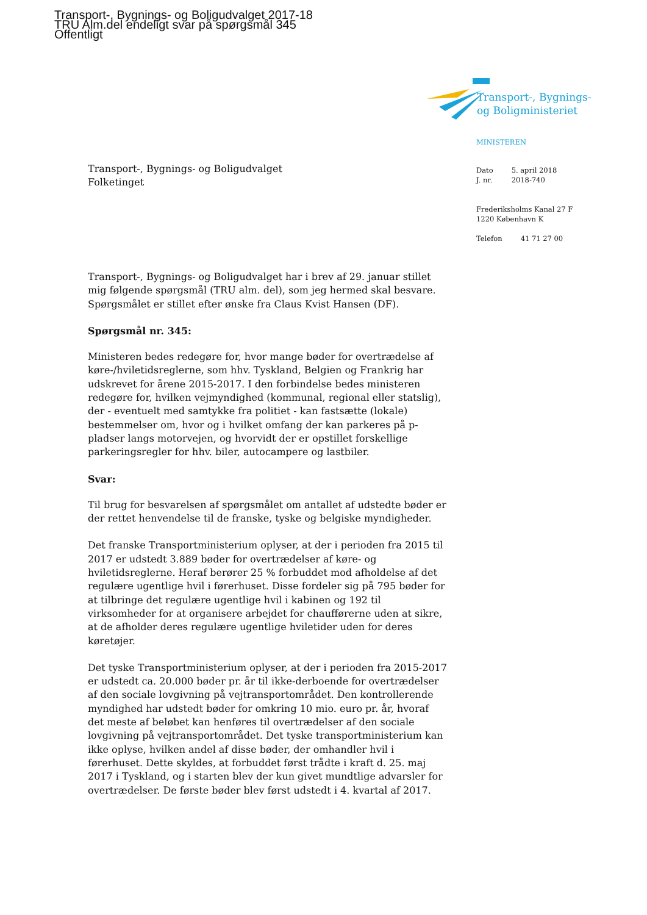Transport-, Bygnings- og Boligudvalget 2017-18
TRU Alm.del endeligt svar på spørgsmål 345
Offentligt
Transport-, Bygnings-
og Boligministeriet
MINISTEREN
| Dato | 5. april 2018 |
| J. nr. | 2018-740 |
Frederiksholms Kanal 27 F
1220 København K
| Telefon | 41 71 27 00 |
Transport-, Bygnings- og Boligudvalget
Folketinget
Transport-, Bygnings- og Boligudvalget har i brev af 29. januar stillet mig følgende spørgsmål (TRU alm. del), som jeg hermed skal besvare. Spørgsmålet er stillet efter ønske fra Claus Kvist Hansen (DF).
Spørgsmål nr. 345:
Ministeren bedes redegøre for, hvor mange bøder for overtrædelse af køre-/hviletidsreglerne, som hhv. Tyskland, Belgien og Frankrig har udskrevet for årene 2015-2017. I den forbindelse bedes ministeren redegøre for, hvilken vejmyndighed (kommunal, regional eller statslig), der - eventuelt med samtykke fra politiet - kan fastsætte (lokale) bestemmelser om, hvor og i hvilket omfang der kan parkeres på p-pladser langs motorvejen, og hvorvidt der er opstillet forskellige parkeringsregler for hhv. biler, autocampere og lastbiler.
Svar:
Til brug for besvarelsen af spørgsmålet om antallet af udstedte bøder er der rettet henvendelse til de franske, tyske og belgiske myndigheder.
Det franske Transportministerium oplyser, at der i perioden fra 2015 til 2017 er udstedt 3.889 bøder for overtrædelser af køre- og hviletidsreglerne. Heraf berører 25 % forbuddet mod afholdelse af det regulære ugentlige hvil i førerhuset. Disse fordeler sig på 795 bøder for at tilbringe det regulære ugentlige hvil i kabinen og 192 til virksomheder for at organisere arbejdet for chaufførerne uden at sikre, at de afholder deres regulære ugentlige hviletider uden for deres køretøjer.
Det tyske Transportministerium oplyser, at der i perioden fra 2015-2017 er udstedt ca. 20.000 bøder pr. år til ikke-derboende for overtrædelser af den sociale lovgivning på vejtransportområdet. Den kontrollerende myndighed har udstedt bøder for omkring 10 mio. euro pr. år, hvoraf det meste af beløbet kan henføres til overtrædelser af den sociale lovgivning på vejtransportområdet. Det tyske transportministerium kan ikke oplyse, hvilken andel af disse bøder, der omhandler hvil i førerhuset. Dette skyldes, at forbuddet først trådte i kraft d. 25. maj 2017 i Tyskland, og i starten blev der kun givet mundtlige advarsler for overtrædelser. De første bøder blev først udstedt i 4. kvartal af 2017.